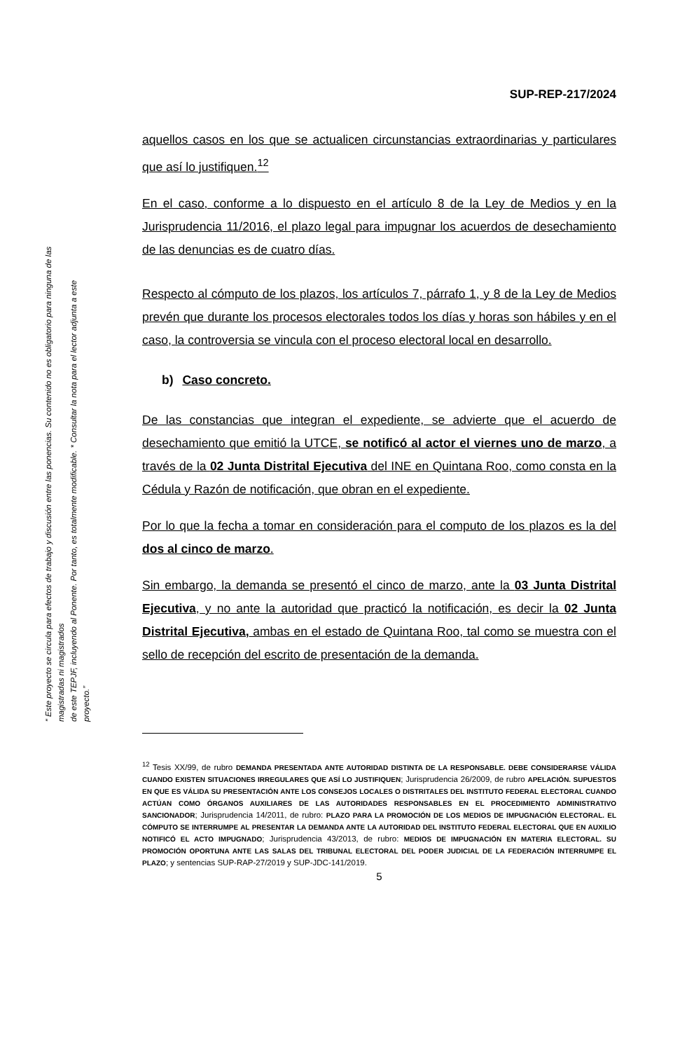SUP-REP-217/2024
aquellos casos en los que se actualicen circunstancias extraordinarias y particulares que así lo justifiquen.<sup>12</sup>
En el caso, conforme a lo dispuesto en el artículo 8 de la Ley de Medios y en la Jurisprudencia 11/2016, el plazo legal para impugnar los acuerdos de desechamiento de las denuncias es de cuatro días.
Respecto al cómputo de los plazos, los artículos 7, párrafo 1, y 8 de la Ley de Medios prevén que durante los procesos electorales todos los días y horas son hábiles y en el caso, la controversia se vincula con el proceso electoral local en desarrollo.
b) Caso concreto.
De las constancias que integran el expediente, se advierte que el acuerdo de desechamiento que emitió la UTCE, se notificó al actor el viernes uno de marzo, a través de la 02 Junta Distrital Ejecutiva del INE en Quintana Roo, como consta en la Cédula y Razón de notificación, que obran en el expediente.
Por lo que la fecha a tomar en consideración para el computo de los plazos es la del dos al cinco de marzo.
Sin embargo, la demanda se presentó el cinco de marzo, ante la 03 Junta Distrital Ejecutiva, y no ante la autoridad que practicó la notificación, es decir la 02 Junta Distrital Ejecutiva, ambas en el estado de Quintana Roo, tal como se muestra con el sello de recepción del escrito de presentación de la demanda.
<sup>12</sup> Tesis XX/99, de rubro DEMANDA PRESENTADA ANTE AUTORIDAD DISTINTA DE LA RESPONSABLE. DEBE CONSIDERARSE VÁLIDA CUANDO EXISTEN SITUACIONES IRREGULARES QUE ASÍ LO JUSTIFIQUEN; Jurisprudencia 26/2009, de rubro APELACIÓN. SUPUESTOS EN QUE ES VÁLIDA SU PRESENTACIÓN ANTE LOS CONSEJOS LOCALES O DISTRITALES DEL INSTITUTO FEDERAL ELECTORAL CUANDO ACTÚAN COMO ÓRGANOS AUXILIARES DE LAS AUTORIDADES RESPONSABLES EN EL PROCEDIMIENTO ADMINISTRATIVO SANCIONADOR; Jurisprudencia 14/2011, de rubro: PLAZO PARA LA PROMOCIÓN DE LOS MEDIOS DE IMPUGNACIÓN ELECTORAL. EL CÓMPUTO SE INTERRUMPE AL PRESENTAR LA DEMANDA ANTE LA AUTORIDAD DEL INSTITUTO FEDERAL ELECTORAL QUE EN AUXILIO NOTIFICÓ EL ACTO IMPUGNADO; Jurisprudencia 43/2013, de rubro: MEDIOS DE IMPUGNACIÓN EN MATERIA ELECTORAL. SU PROMOCIÓN OPORTUNA ANTE LAS SALAS DEL TRIBUNAL ELECTORAL DEL PODER JUDICIAL DE LA FEDERACIÓN INTERRUMPE EL PLAZO; y sentencias SUP-RAP-27/2019 y SUP-JDC-141/2019.
5
“ Este proyecto se circula para efectos de trabajo y discusión entre las ponencias. Su contenido no es obligatorio para ninguna de las magistradas ni magistrados
de este TEPJF, incluyendo al Ponente. Por tanto, es totalmente modificable. * Consultar la nota para el lector adjunta a este proyecto.”